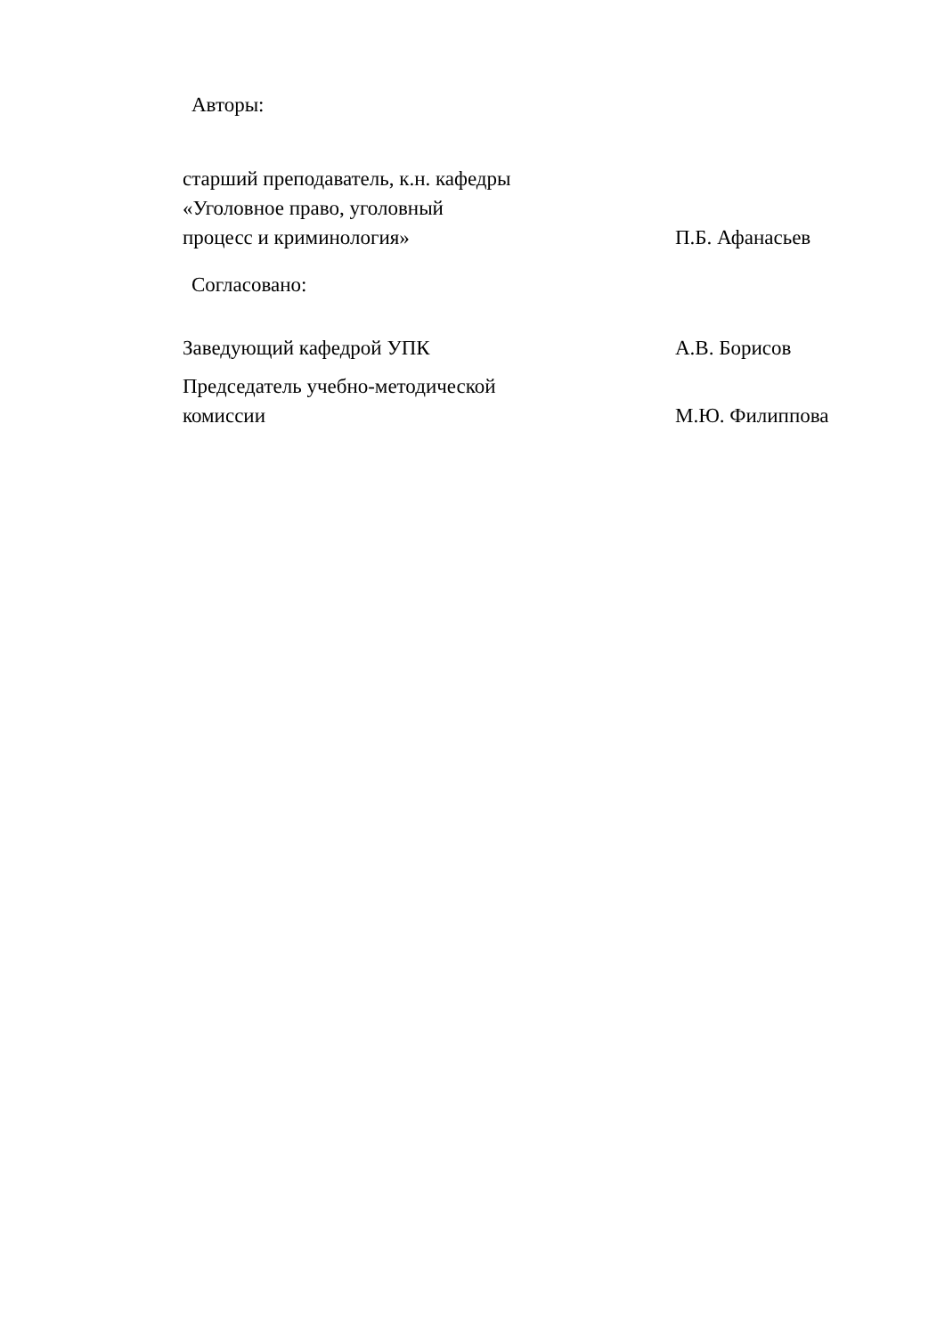Авторы:
старший преподаватель, к.н. кафедры
«Уголовное право, уголовный
процесс и криминология»
П.Б. Афанасьев
Согласовано:
Заведующий кафедрой УПК
А.В. Борисов
Председатель учебно-методической
комиссии
М.Ю. Филиппова